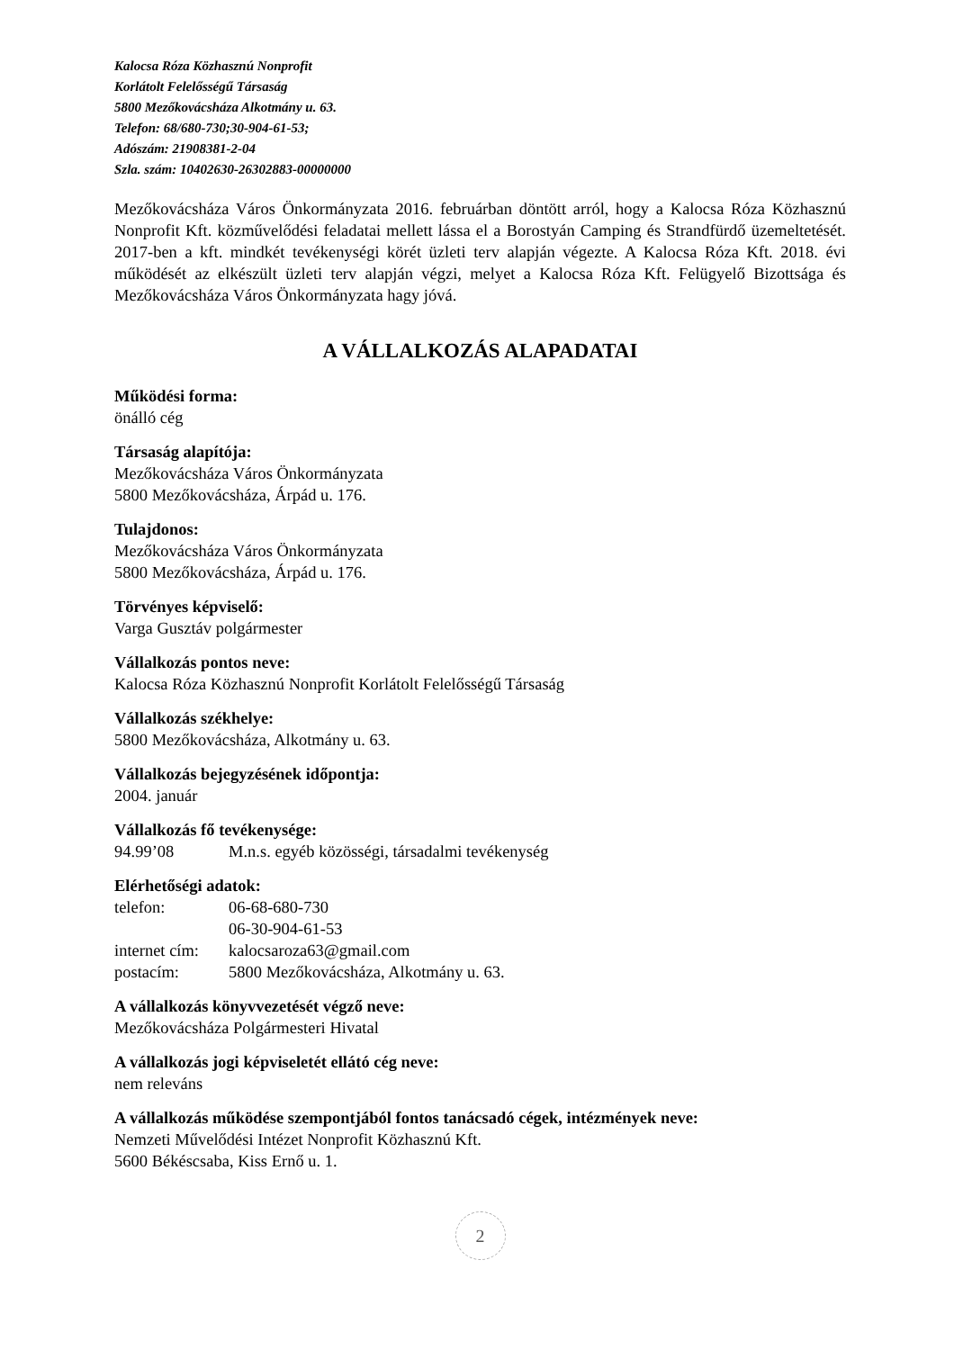Kalocsa Róza Közhasznú Nonprofit
Korlátolt Felelősségű Társaság
5800 Mezőkovácsháza Alkotmány u. 63.
Telefon: 68/680-730;30-904-61-53;
Adószám: 21908381-2-04
Szla. szám: 10402630-26302883-00000000
Mezőkovácsháza Város Önkormányzata 2016. februárban döntött arról, hogy a Kalocsa Róza Közhasznú Nonprofit Kft. közművelődési feladatai mellett lássa el a Borostyán Camping és Strandfürdő üzemeltetését. 2017-ben a kft. mindkét tevékenységi körét üzleti terv alapján végezte. A Kalocsa Róza Kft. 2018. évi működését az elkészült üzleti terv alapján végzi, melyet a Kalocsa Róza Kft. Felügyelő Bizottsága és Mezőkovácsháza Város Önkormányzata hagy jóvá.
A VÁLLALKOZÁS ALAPADATAI
Működési forma:
önálló cég
Társaság alapítója:
Mezőkovácsháza Város Önkormányzata
5800 Mezőkovácsháza, Árpád u. 176.
Tulajdonos:
Mezőkovácsháza Város Önkormányzata
5800 Mezőkovácsháza, Árpád u. 176.
Törvényes képviselő:
Varga Gusztáv polgármester
Vállalkozás pontos neve:
Kalocsa Róza Közhasznú Nonprofit Korlátolt Felelősségű Társaság
Vállalkozás székhelye:
5800 Mezőkovácsháza, Alkotmány u. 63.
Vállalkozás bejegyzésének időpontja:
2004. január
Vállalkozás fő tevékenysége:
94.99’08 M.n.s. egyéb közösségi, társadalmi tevékenység
Elérhetőségi adatok:
telefon: 06-68-680-730
06-30-904-61-53
internet cím: kalocsaroza63@gmail.com
postacím: 5800 Mezőkovácsháza, Alkotmány u. 63.
A vállalkozás könyvvezetését végző neve:
Mezőkovácsháza Polgármesteri Hivatal
A vállalkozás jogi képviseletét ellátó cég neve:
nem releváns
A vállalkozás működése szempontjából fontos tanácsadó cégek, intézmények neve:
Nemzeti Művelődési Intézet Nonprofit Közhasznú Kft.
5600 Békéscsaba, Kiss Ernő u. 1.
2